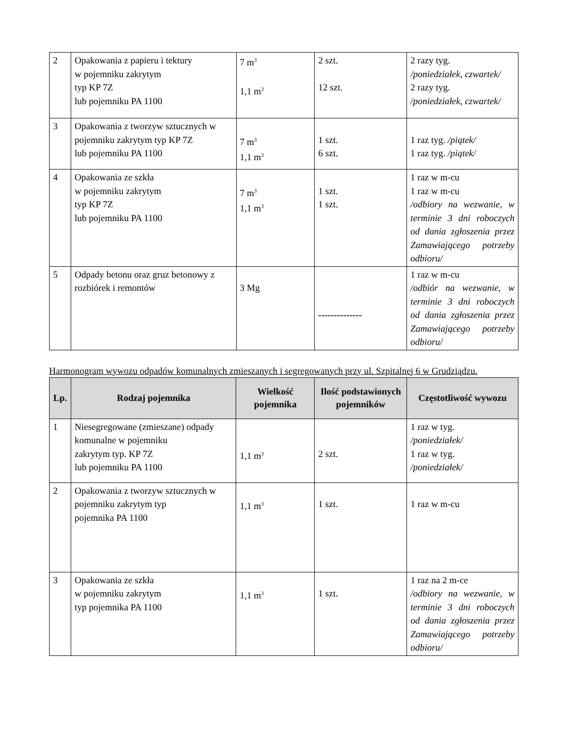| 2 | Opakowania z papieru i tektury w pojemniku zakrytym typ KP 7Z lub pojemniku PA 1100 | 7 m<sup>3</sup> 1,1 m<sup>3</sup> | 2 szt. 12 szt. | 2 razy tyg. /poniedziałek, czwartek/ 2 razy tyg. /poniedziałek, czwartek/ |
| 3 | Opakowania z tworzyw sztucznych w pojemniku zakrytym typ KP 7Z lub pojemniku PA 1100 | 7 m<sup>3</sup> 1,1 m<sup>3</sup> | 1 szt. 6 szt. | 1 raz tyg. /piątek/ 1 raz tyg. /piątek/ |
| 4 | Opakowania ze szkła w pojemniku zakrytym typ KP 7Z lub pojemniku PA 1100 | 7 m<sup>3</sup> 1,1 m<sup>3</sup> | 1 szt. 1 szt. | 1 raz w m-cu 1 raz w m-cu /odbiory na wezwanie, w terminie 3 dni roboczych od dania zgłoszenia przez Zamawiającego potrzeby odbioru/ |
| 5 | Odpady betonu oraz gruz betonowy z rozbiórek i remontów | 3 Mg | -------------- | 1 raz w m-cu /odbiór na wezwanie, w terminie 3 dni roboczych od dania zgłoszenia przez Zamawiającego potrzeby odbioru/ |
Harmonogram wywozu odpadów komunalnych zmieszanych i segregowanych przy ul. Szpitalnej 6 w Grudziądzu.
| Lp. | Rodzaj pojemnika | Wielkość pojemnika | Ilość podstawionych pojemników | Częstotliwość wywozu |
| --- | --- | --- | --- | --- |
| 1 | Niesegregowane (zmieszane) odpady komunalne w pojemniku zakrytym typ. KP 7Z lub pojemniku PA 1100 | 1,1 m<sup>3</sup> | 2 szt. | 1 raz w tyg. /poniedziałek/ 1 raz w tyg. /poniedziałek/ |
| 2 | Opakowania z tworzyw sztucznych w pojemniku zakrytym typ pojemnika PA 1100 | 1,1 m<sup>3</sup> | 1 szt. | 1 raz w m-cu |
| 3 | Opakowania ze szkła w pojemniku zakrytym typ pojemnika PA 1100 | 1,1 m<sup>3</sup> | 1 szt. | 1 raz na 2 m-ce /odbiory na wezwanie, w terminie 3 dni roboczych od dania zgłoszenia przez Zamawiającego potrzeby odbioru/ |